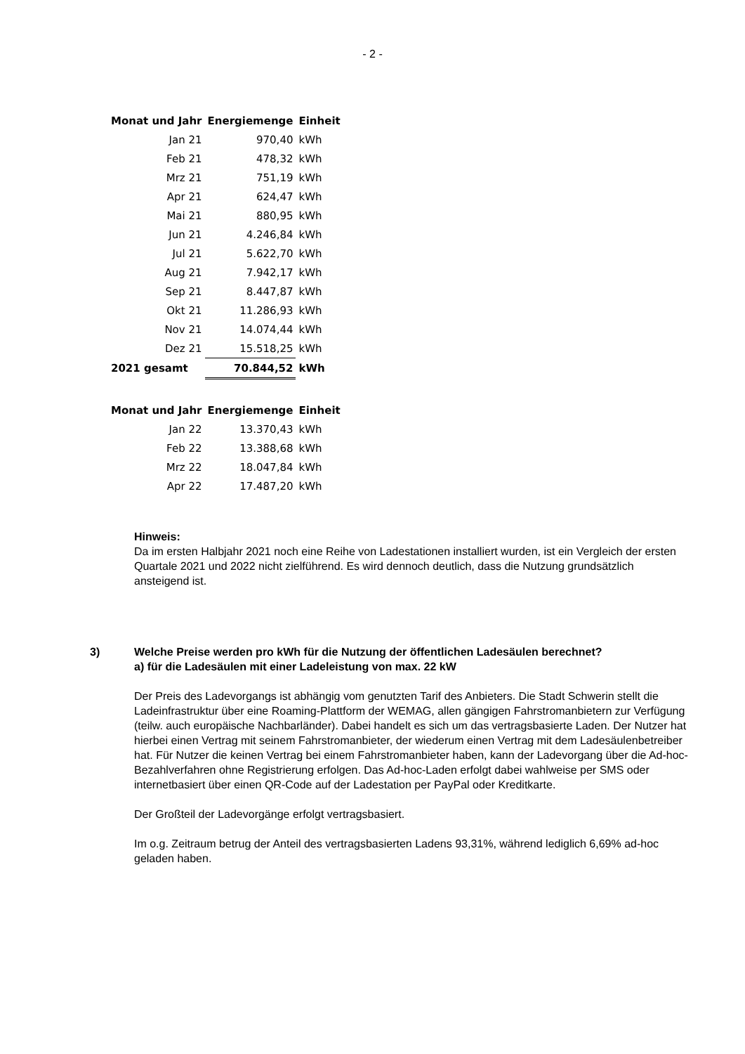- 2 -
| Monat und Jahr | Energiemenge | Einheit |
| --- | --- | --- |
| Jan 21 | 970,40 | kWh |
| Feb 21 | 478,32 | kWh |
| Mrz 21 | 751,19 | kWh |
| Apr 21 | 624,47 | kWh |
| Mai 21 | 880,95 | kWh |
| Jun 21 | 4.246,84 | kWh |
| Jul 21 | 5.622,70 | kWh |
| Aug 21 | 7.942,17 | kWh |
| Sep 21 | 8.447,87 | kWh |
| Okt 21 | 11.286,93 | kWh |
| Nov 21 | 14.074,44 | kWh |
| Dez 21 | 15.518,25 | kWh |
| 2021 gesamt | 70.844,52 | kWh |
| Monat und Jahr | Energiemenge | Einheit |
| --- | --- | --- |
| Jan 22 | 13.370,43 | kWh |
| Feb 22 | 13.388,68 | kWh |
| Mrz 22 | 18.047,84 | kWh |
| Apr 22 | 17.487,20 | kWh |
Hinweis:
Da im ersten Halbjahr 2021 noch eine Reihe von Ladestationen installiert wurden, ist ein Vergleich der ersten Quartale 2021 und 2022 nicht zielführend. Es wird dennoch deutlich, dass die Nutzung grundsätzlich ansteigend ist.
3) Welche Preise werden pro kWh für die Nutzung der öffentlichen Ladesäulen berechnet?
a) für die Ladesäulen mit einer Ladeleistung von max. 22 kW
Der Preis des Ladevorgangs ist abhängig vom genutzten Tarif des Anbieters. Die Stadt Schwerin stellt die Ladeinfrastruktur über eine Roaming-Plattform der WEMAG, allen gängigen Fahrstromanbietern zur Verfügung (teilw. auch europäische Nachbarländer). Dabei handelt es sich um das vertragsbasierte Laden. Der Nutzer hat hierbei einen Vertrag mit seinem Fahrstromanbieter, der wiederum einen Vertrag mit dem Ladesäulenbetreiber hat. Für Nutzer die keinen Vertrag bei einem Fahrstromanbieter haben, kann der Ladevorgang über die Ad-hoc-Bezahlverfahren ohne Registrierung erfolgen. Das Ad-hoc-Laden erfolgt dabei wahlweise per SMS oder internetbasiert über einen QR-Code auf der Ladestation per PayPal oder Kreditkarte.
Der Großteil der Ladevorgänge erfolgt vertragsbasiert.
Im o.g. Zeitraum betrug der Anteil des vertragsbasierten Ladens 93,31%, während lediglich 6,69% ad-hoc geladen haben.